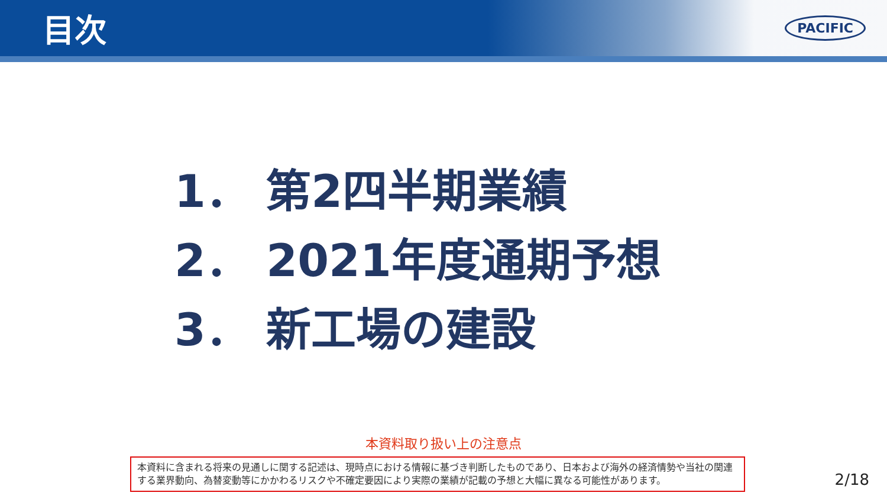目次
PACIFIC
1． 第2四半期業績
2． 2021年度通期予想
3． 新工場の建設
本資料取り扱い上の注意点
本資料に含まれる将来の見通しに関する記述は、現時点における情報に基づき判断したものであり、日本および海外の経済情勢や当社の関連する業界動向、為替変動等にかかわるリスクや不確定要因により実際の業績が記載の予想と大幅に異なる可能性があります。
2/18